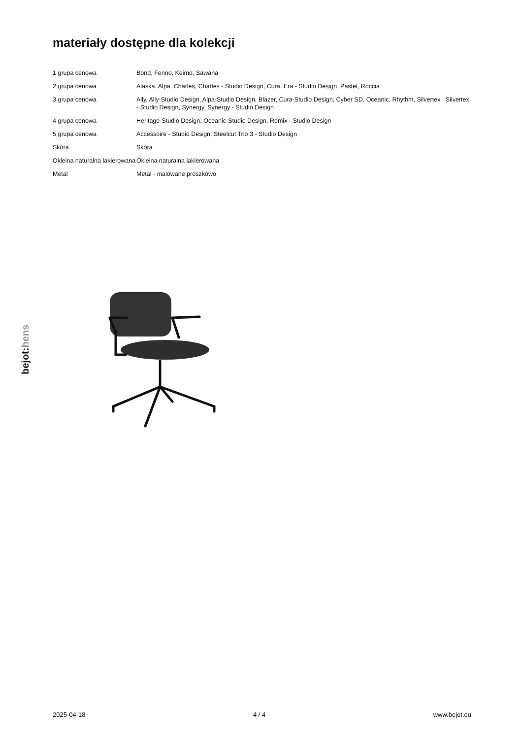materiały dostępne dla kolekcji
| 1 grupa cenowa | Bond, Fenno, Keimo, Sawana |
| 2 grupa cenowa | Alaska, Alpa, Charles, Charles - Studio Design, Cura, Era - Studio Design, Pastel, Roccia |
| 3 grupa cenowa | Ally, Ally-Studio Design, Alpa-Studio Design, Blazer, Cura-Studio Design, Cyber SD, Oceanic, Rhythm, Silvertex , Silvertex - Studio Design, Synergy, Synergy - Studio Design |
| 4 grupa cenowa | Heritage-Studio Design, Oceanic-Studio Design, Remix - Studio Design |
| 5 grupa cenowa | Accessoire - Studio Design, Steelcut Trio 3 - Studio Design |
| Skóra | Skóra |
| Okleina naturalna lakierowana | Okleina naturalna lakierowana |
| Metal | Metal - malowane proszkowo |
bejot:hens
2025-04-18 4 / 4 www.bejot.eu